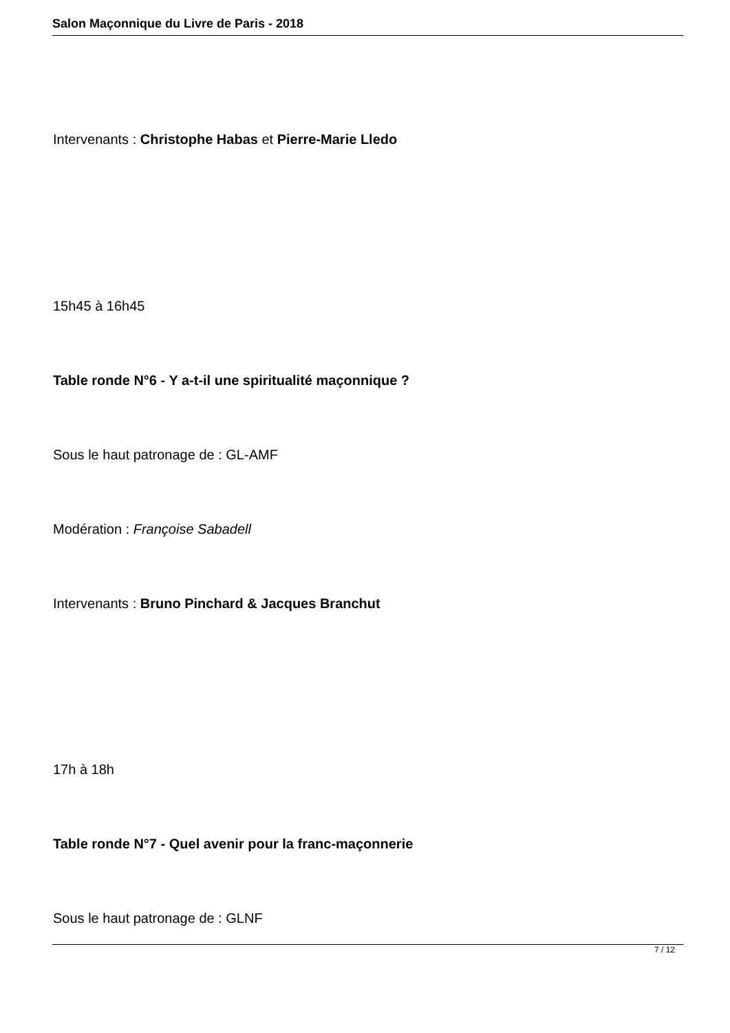Salon Maçonnique du Livre de Paris - 2018
Intervenants : Christophe Habas et Pierre-Marie Lledo
15h45 à 16h45
Table ronde N°6 - Y a-t-il une spiritualité maçonnique ?
Sous le haut patronage de : GL-AMF
Modération : Françoise Sabadell
Intervenants : Bruno Pinchard & Jacques Branchut
17h à 18h
Table ronde N°7 - Quel avenir pour la franc-maçonnerie
Sous le haut patronage de : GLNF
7 / 12